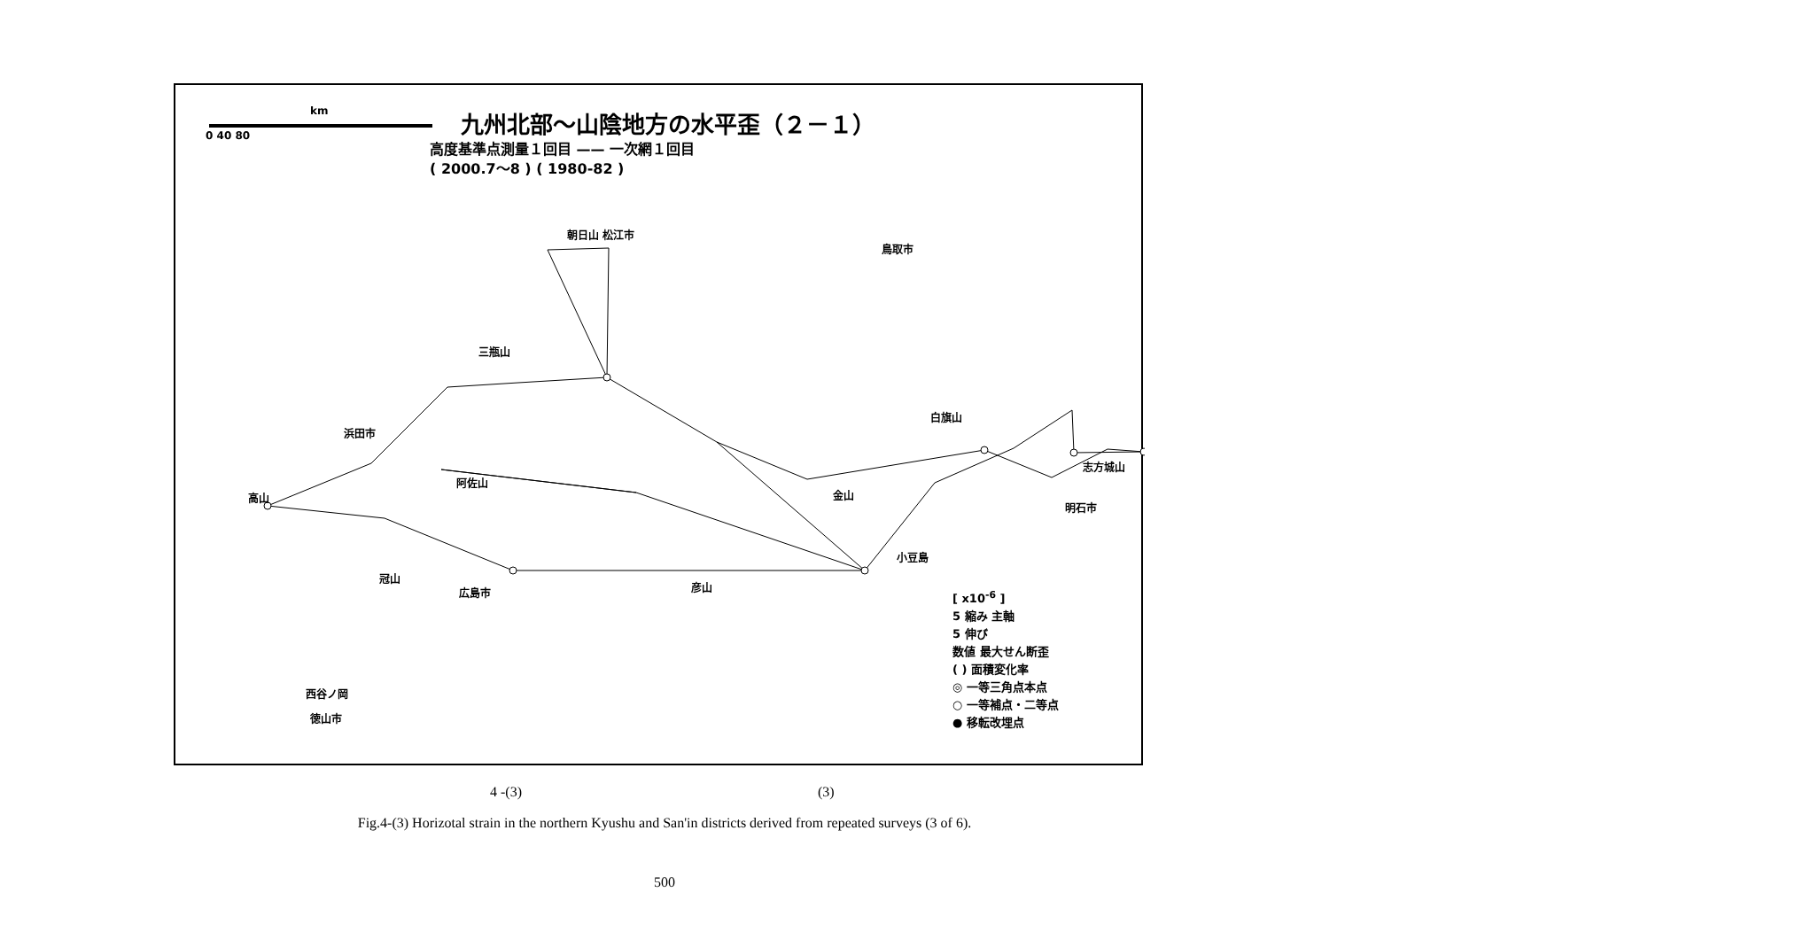km
0 40 80
九州北部〜山陰地方の水平歪（２－１）
高度基準点測量１回目 —— 一次網１回目
( 2000.7〜8 ) ( 1980-82 )
朝日山 松江市
鳥取市
三瓶山
浜田市
白旗山
志方城山
阿佐山
高山 金山
明石市
小豆島
冠山
広島市 彦山
西谷ノ岡
徳山市
[ x10<sup>-6</sup> ]
5 縮み 主軸
5 伸び
数値 最大せん断歪
( ) 面積変化率
◎ 一等三角点本点
○ 一等補点・二等点
● 移転改埋点
4 -(3) (3)
Fig.4-(3) Horizotal strain in the northern Kyushu and San'in districts derived from repeated surveys (3 of 6).
500